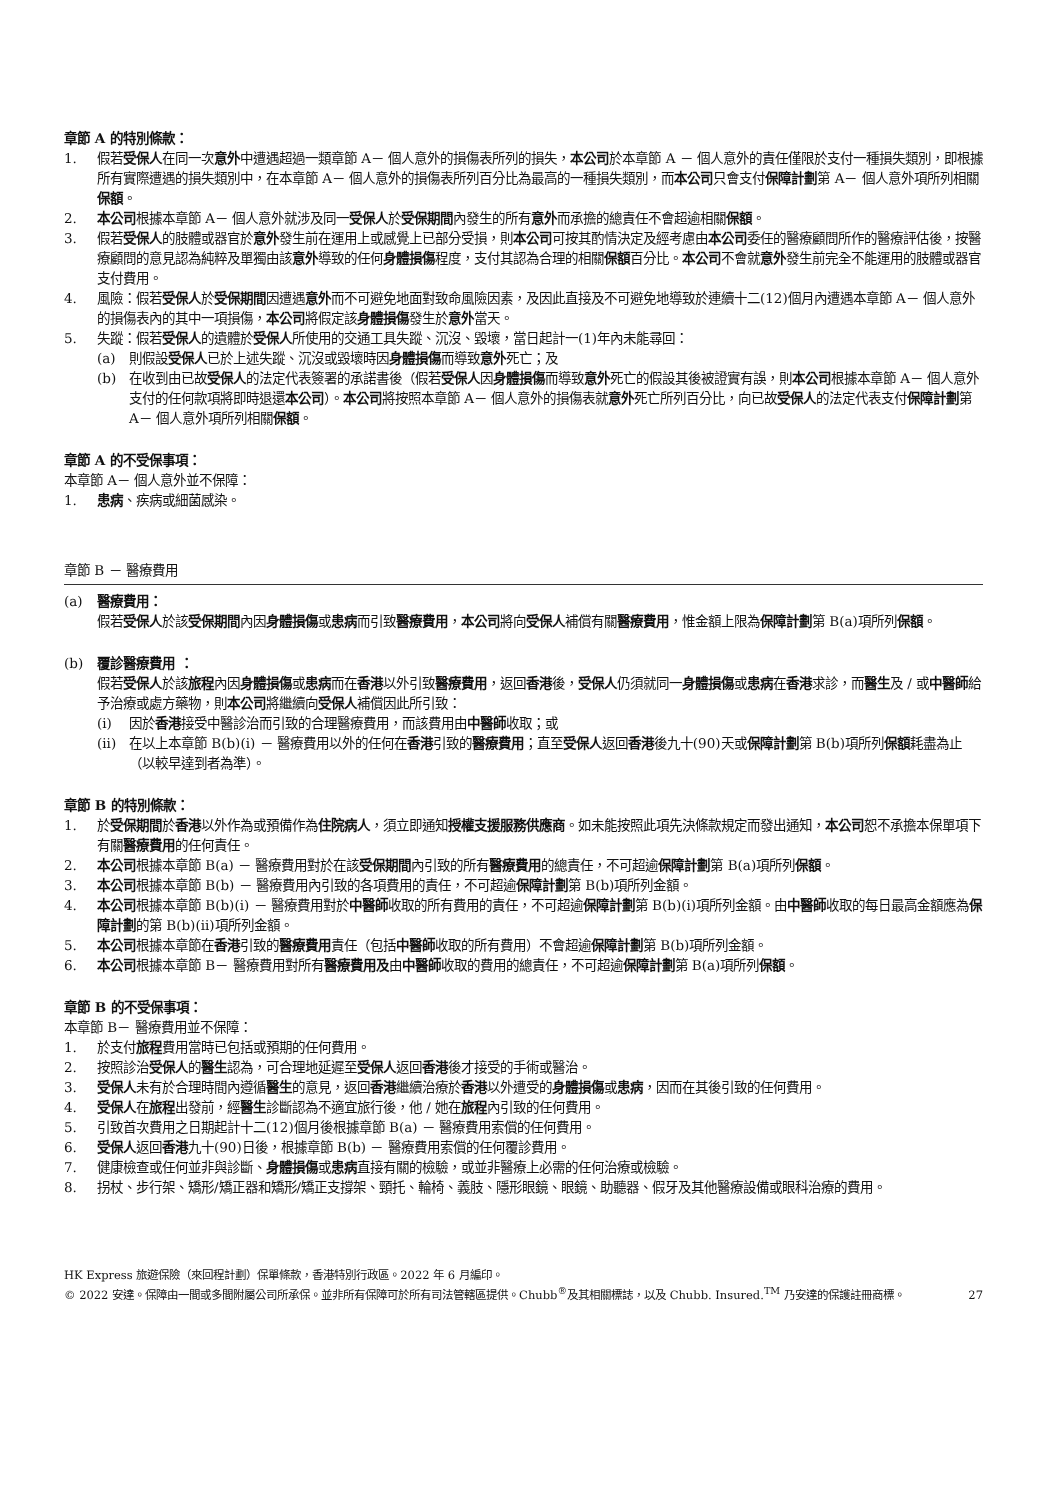章節 A 的特別條款：
1. 假若受保人在同一次意外中遭遇超過一類章節 A－ 個人意外的損傷表所列的損失，本公司於本章節 A － 個人意外的責任僅限於支付一種損失類別，即根據所有實際遭遇的損失類別中，在本章節 A－ 個人意外的損傷表所列百分比為最高的一種損失類別，而本公司只會支付保障計劃第 A－ 個人意外項所列相關保額。
2. 本公司根據本章節 A－ 個人意外就涉及同一受保人於受保期間內發生的所有意外而承擔的總責任不會超逾相關保額。
3. 假若受保人的肢體或器官於意外發生前在運用上或感覺上已部分受損，則本公司可按其酌情決定及經考慮由本公司委任的醫療顧問所作的醫療評估後，按醫療顧問的意見認為純粹及單獨由該意外導致的任何身體損傷程度，支付其認為合理的相關保額百分比。本公司不會就意外發生前完全不能運用的肢體或器官支付費用。
4. 風險：假若受保人於受保期間因遭遇意外而不可避免地面對致命風險因素，及因此直接及不可避免地導致於連續十二(12)個月內遭遇本章節 A－ 個人意外的損傷表內的其中一項損傷，本公司將假定該身體損傷發生於意外當天。
5. 失蹤：假若受保人的遺體於受保人所使用的交通工具失蹤、沉沒、毀壞，當日起計一(1)年內未能尋回：
(a) 則假設受保人已於上述失蹤、沉沒或毀壞時因身體損傷而導致意外死亡；及
(b) 在收到由已故受保人的法定代表簽署的承諾書後（假若受保人因身體損傷而導致意外死亡的假設其後被證實有誤，則本公司根據本章節 A－ 個人意外支付的任何款項將即時退還本公司）。本公司將按照本章節 A－ 個人意外的損傷表就意外死亡所列百分比，向已故受保人的法定代表支付保障計劃第 A－ 個人意外項所列相關保額。
章節 A 的不受保事項：
本章節 A－ 個人意外並不保障：
1. 患病、疾病或細菌感染。
章節 B － 醫療費用
(a) 醫療費用：
假若受保人於該受保期間內因身體損傷或患病而引致醫療費用，本公司將向受保人補償有關醫療費用，惟金額上限為保障計劃第 B(a)項所列保額。
(b) 覆診醫療費用 ：
假若受保人於該旅程內因身體損傷或患病而在香港以外引致醫療費用，返回香港後，受保人仍須就同一身體損傷或患病在香港求診，而醫生及 / 或中醫師給予治療或處方藥物，則本公司將繼續向受保人補償因此所引致：
(i) 因於香港接受中醫診治而引致的合理醫療費用，而該費用由中醫師收取；或
(ii) 在以上本章節 B(b)(i) － 醫療費用以外的任何在香港引致的醫療費用；直至受保人返回香港後九十(90)天或保障計劃第 B(b)項所列保額耗盡為止（以較早達到者為準）。
章節 B 的特別條款：
1. 於受保期間於香港以外作為或預備作為住院病人，須立即通知授權支援服務供應商。如未能按照此項先決條款規定而發出通知，本公司恕不承擔本保單項下有關醫療費用的任何責任。
2. 本公司根據本章節 B(a) － 醫療費用對於在該受保期間內引致的所有醫療費用的總責任，不可超逾保障計劃第 B(a)項所列保額。
3. 本公司根據本章節 B(b) － 醫療費用內引致的各項費用的責任，不可超逾保障計劃第 B(b)項所列金額。
4. 本公司根據本章節 B(b)(i) － 醫療費用對於中醫師收取的所有費用的責任，不可超逾保障計劃第 B(b)(i)項所列金額。由中醫師收取的每日最高金額應為保障計劃的第 B(b)(ii)項所列金額。
5. 本公司根據本章節在香港引致的醫療費用責任（包括中醫師收取的所有費用）不會超逾保障計劃第 B(b)項所列金額。
6. 本公司根據本章節 B－ 醫療費用對所有醫療費用及由中醫師收取的費用的總責任，不可超逾保障計劃第 B(a)項所列保額。
章節 B 的不受保事項：
本章節 B－ 醫療費用並不保障：
1. 於支付旅程費用當時已包括或預期的任何費用。
2. 按照診治受保人的醫生認為，可合理地延遲至受保人返回香港後才接受的手術或醫治。
3. 受保人未有於合理時間內遵循醫生的意見，返回香港繼續治療於香港以外遭受的身體損傷或患病，因而在其後引致的任何費用。
4. 受保人在旅程出發前，經醫生診斷認為不適宜旅行後，他 / 她在旅程內引致的任何費用。
5. 引致首次費用之日期起計十二(12)個月後根據章節 B(a) － 醫療費用索償的任何費用。
6. 受保人返回香港九十(90)日後，根據章節 B(b) － 醫療費用索償的任何覆診費用。
7. 健康檢查或任何並非與診斷、身體損傷或患病直接有關的檢驗，或並非醫療上必需的任何治療或檢驗。
8. 拐杖、步行架、矯形/矯正器和矯形/矯正支撐架、頸托、輪椅、義肢、隱形眼鏡、眼鏡、助聽器、假牙及其他醫療設備或眼科治療的費用。
HK Express 旅遊保險（來回程計劃）保單條款，香港特別行政區。2022 年 6 月編印。
© 2022 安達。保障由一間或多間附屬公司所承保。並非所有保障可於所有司法管轄區提供。Chubb<sup>®</sup>及其相關標誌，以及 Chubb. Insured.<sup>TM</sup> 乃安達的保護註冊商標。
27